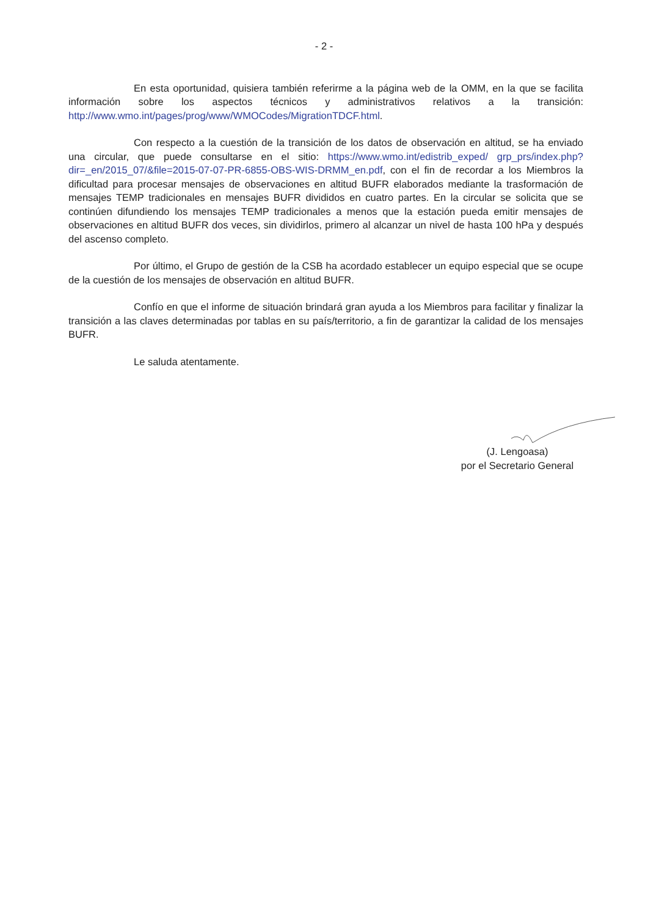- 2 -
En esta oportunidad, quisiera también referirme a la página web de la OMM, en la que se facilita información sobre los aspectos técnicos y administrativos relativos a la transición: http://www.wmo.int/pages/prog/www/WMOCodes/MigrationTDCF.html.
Con respecto a la cuestión de la transición de los datos de observación en altitud, se ha enviado una circular, que puede consultarse en el sitio: https://www.wmo.int/edistrib_exped/ grp_prs/index.php?dir=_en/2015_07/&file=2015-07-07-PR-6855-OBS-WIS-DRMM_en.pdf, con el fin de recordar a los Miembros la dificultad para procesar mensajes de observaciones en altitud BUFR elaborados mediante la trasformación de mensajes TEMP tradicionales en mensajes BUFR divididos en cuatro partes. En la circular se solicita que se continúen difundiendo los mensajes TEMP tradicionales a menos que la estación pueda emitir mensajes de observaciones en altitud BUFR dos veces, sin dividirlos, primero al alcanzar un nivel de hasta 100 hPa y después del ascenso completo.
Por último, el Grupo de gestión de la CSB ha acordado establecer un equipo especial que se ocupe de la cuestión de los mensajes de observación en altitud BUFR.
Confío en que el informe de situación brindará gran ayuda a los Miembros para facilitar y finalizar la transición a las claves determinadas por tablas en su país/territorio, a fin de garantizar la calidad de los mensajes BUFR.
Le saluda atentamente.
(J. Lengoasa)
por el Secretario General